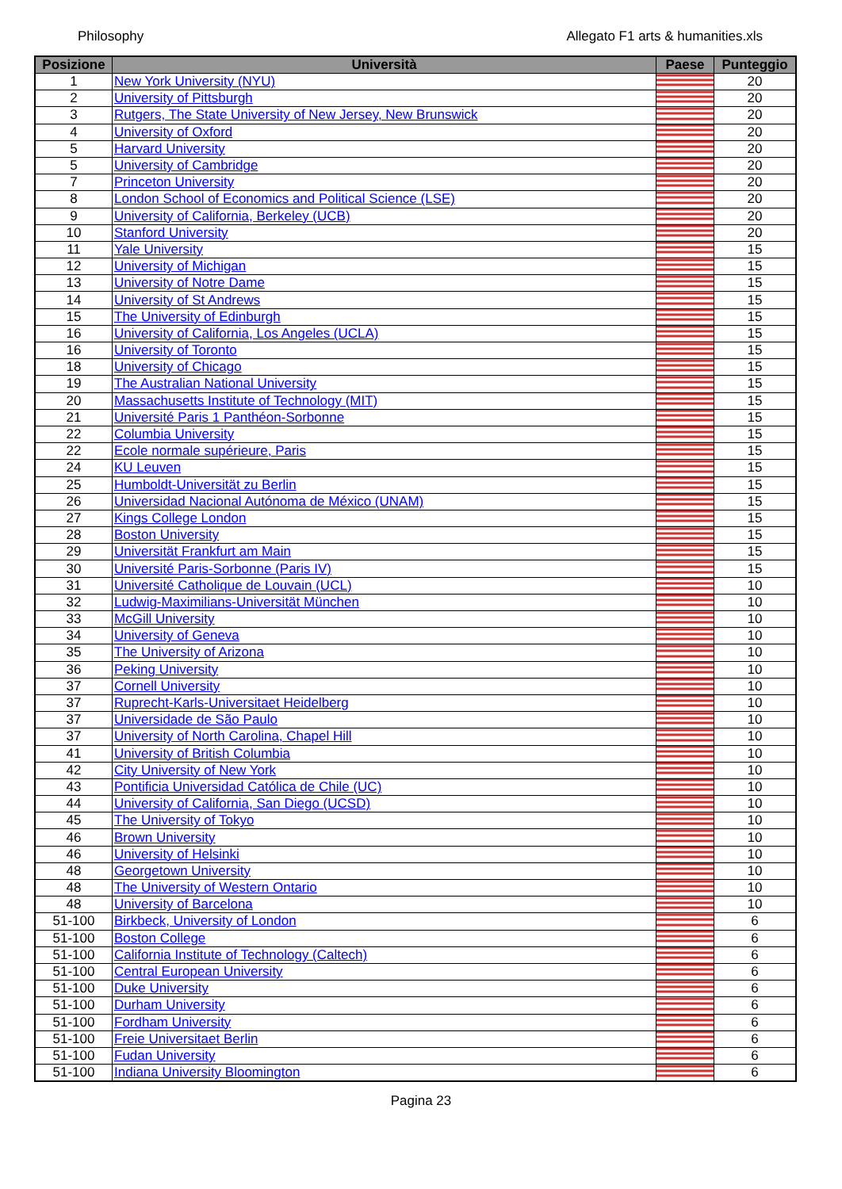Philosophy Allegato F1 arts & humanities.xls
| Posizione | Università | Paese | Punteggio |
| --- | --- | --- | --- |
| 1 | New York University (NYU) | | 20 |
| 2 | University of Pittsburgh | | 20 |
| 3 | Rutgers, The State University of New Jersey, New Brunswick | | 20 |
| 4 | University of Oxford | | 20 |
| 5 | Harvard University | | 20 |
| 5 | University of Cambridge | | 20 |
| 7 | Princeton University | | 20 |
| 8 | London School of Economics and Political Science (LSE) | | 20 |
| 9 | University of California, Berkeley (UCB) | | 20 |
| 10 | Stanford University | | 20 |
| 11 | Yale University | | 15 |
| 12 | University of Michigan | | 15 |
| 13 | University of Notre Dame | | 15 |
| 14 | University of St Andrews | | 15 |
| 15 | The University of Edinburgh | | 15 |
| 16 | University of California, Los Angeles (UCLA) | | 15 |
| 16 | University of Toronto | | 15 |
| 18 | University of Chicago | | 15 |
| 19 | The Australian National University | | 15 |
| 20 | Massachusetts Institute of Technology (MIT) | | 15 |
| 21 | Université Paris 1 Panthéon-Sorbonne | | 15 |
| 22 | Columbia University | | 15 |
| 22 | Ecole normale supérieure, Paris | | 15 |
| 24 | KU Leuven | | 15 |
| 25 | Humboldt-Universität zu Berlin | | 15 |
| 26 | Universidad Nacional Autónoma de México (UNAM) | | 15 |
| 27 | Kings College London | | 15 |
| 28 | Boston University | | 15 |
| 29 | Universität Frankfurt am Main | | 15 |
| 30 | Université Paris-Sorbonne (Paris IV) | | 15 |
| 31 | Université Catholique de Louvain (UCL) | | 10 |
| 32 | Ludwig-Maximilians-Universität München | | 10 |
| 33 | McGill University | | 10 |
| 34 | University of Geneva | | 10 |
| 35 | The University of Arizona | | 10 |
| 36 | Peking University | | 10 |
| 37 | Cornell University | | 10 |
| 37 | Ruprecht-Karls-Universitaet Heidelberg | | 10 |
| 37 | Universidade de São Paulo | | 10 |
| 37 | University of North Carolina, Chapel Hill | | 10 |
| 41 | University of British Columbia | | 10 |
| 42 | City University of New York | | 10 |
| 43 | Pontificia Universidad Católica de Chile (UC) | | 10 |
| 44 | University of California, San Diego (UCSD) | | 10 |
| 45 | The University of Tokyo | | 10 |
| 46 | Brown University | | 10 |
| 46 | University of Helsinki | | 10 |
| 48 | Georgetown University | | 10 |
| 48 | The University of Western Ontario | | 10 |
| 48 | University of Barcelona | | 10 |
| 51-100 | Birkbeck, University of London | | 6 |
| 51-100 | Boston College | | 6 |
| 51-100 | California Institute of Technology (Caltech) | | 6 |
| 51-100 | Central European University | | 6 |
| 51-100 | Duke University | | 6 |
| 51-100 | Durham University | | 6 |
| 51-100 | Fordham University | | 6 |
| 51-100 | Freie Universitaet Berlin | | 6 |
| 51-100 | Fudan University | | 6 |
| 51-100 | Indiana University Bloomington | | 6 |
Pagina 23